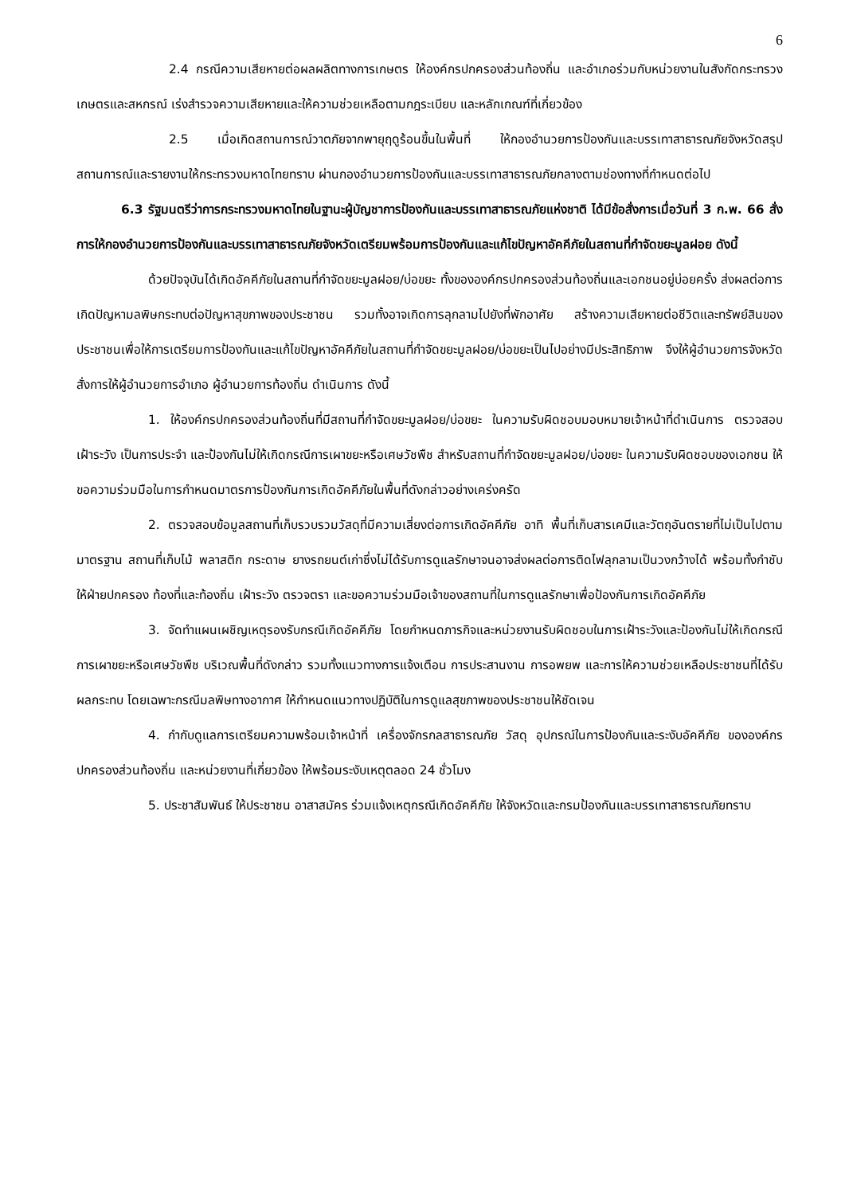6
2.4 กรณีความเสียหายต่อผลผลิตทางการเกษตร ให้องค์กรปกครองส่วนท้องถิ่น และอำเภอร่วมกับหน่วยงานในสังกัดกระทรวงเกษตรและสหกรณ์ เร่งสำรวจความเสียหายและให้ความช่วยเหลือตามกฎระเบียบ และหลักเกณฑ์ที่เกี่ยวข้อง
2.5 เมื่อเกิดสถานการณ์วาตภัยจากพายุฤดูร้อนขึ้นในพื้นที่ ให้กองอำนวยการป้องกันและบรรเทาสาธารณภัยจังหวัดสรุปสถานการณ์และรายงานให้กระทรวงมหาดไทยทราบ ผ่านกองอำนวยการป้องกันและบรรเทาสาธารณภัยกลางตามช่องทางที่กำหนดต่อไป
6.3 รัฐมนตรีว่าการกระทรวงมหาดไทยในฐานะผู้บัญชาการป้องกันและบรรเทาสาธารณภัยแห่งชาติ ได้มีข้อสั่งการเมื่อวันที่ 3 ก.พ. 66 สั่งการให้กองอำนวยการป้องกันและบรรเทาสาธารณภัยจังหวัดเตรียมพร้อมการป้องกันและแก้ไขปัญหาอัคคีภัยในสถานที่กำจัดขยะมูลฝอย ดังนี้
ด้วยปัจจุบันได้เกิดอัคคีภัยในสถานที่กำจัดขยะมูลฝอย/บ่อขยะ ทั้งขององค์กรปกครองส่วนท้องถิ่นและเอกชนอยู่บ่อยครั้ง ส่งผลต่อการเกิดปัญหามลพิษกระทบต่อปัญหาสุขภาพของประชาชน รวมทั้งอาจเกิดการลุกลามไปยังที่พักอาศัย สร้างความเสียหายต่อชีวิตและทรัพย์สินของประชาชนเพื่อให้การเตรียมการป้องกันและแก้ไขปัญหาอัคคีภัยในสถานที่กำจัดขยะมูลฝอย/บ่อขยะเป็นไปอย่างมีประสิทธิภาพ จึงให้ผู้อำนวยการจังหวัดสั่งการให้ผู้อำนวยการอำเภอ ผู้อำนวยการท้องถิ่น ดำเนินการ ดังนี้
1. ให้องค์กรปกครองส่วนท้องถิ่นที่มีสถานที่กำจัดขยะมูลฝอย/บ่อขยะ ในความรับผิดชอบมอบหมายเจ้าหน้าที่ดำเนินการ ตรวจสอบ เฝ้าระวัง เป็นการประจำ และป้องกันไม่ให้เกิดกรณีการเผาขยะหรือเศษวัชพืช สำหรับสถานที่กำจัดขยะมูลฝอย/บ่อขยะ ในความรับผิดชอบของเอกชน ให้ขอความร่วมมือในการกำหนดมาตรการป้องกันการเกิดอัคคีภัยในพื้นที่ดังกล่าวอย่างเคร่งครัด
2. ตรวจสอบข้อมูลสถานที่เก็บรวบรวมวัสดุที่มีความเสี่ยงต่อการเกิดอัคคีภัย อาทิ พื้นที่เก็บสารเคมีและวัตถุอันตรายที่ไม่เป็นไปตามมาตรฐาน สถานที่เก็บไม้ พลาสติก กระดาษ ยางรถยนต์เก่าซึ่งไม่ได้รับการดูแลรักษาจนอาจส่งผลต่อการติดไฟลุกลามเป็นวงกว้างได้ พร้อมทั้งกำชับให้ฝ่ายปกครอง ท้องที่และท้องถิ่น เฝ้าระวัง ตรวจตรา และขอความร่วมมือเจ้าของสถานที่ในการดูแลรักษาเพื่อป้องกันการเกิดอัคคีภัย
3. จัดทำแผนเผชิญเหตุรองรับกรณีเกิดอัคคีภัย โดยกำหนดภารกิจและหน่วยงานรับผิดชอบในการเฝ้าระวังและป้องกันไม่ให้เกิดกรณีการเผาขยะหรือเศษวัชพืช บริเวณพื้นที่ดังกล่าว รวมทั้งแนวทางการแจ้งเตือน การประสานงาน การอพยพ และการให้ความช่วยเหลือประชาชนที่ได้รับผลกระทบ โดยเฉพาะกรณีมลพิษทางอากาศ ให้กำหนดแนวทางปฏิบัติในการดูแลสุขภาพของประชาชนให้ชัดเจน
4. กำกับดูแลการเตรียมความพร้อมเจ้าหน้าที่ เครื่องจักรกลสาธารณภัย วัสดุ อุปกรณ์ในการป้องกันและระงับอัคคีภัย ขององค์กรปกครองส่วนท้องถิ่น และหน่วยงานที่เกี่ยวข้อง ให้พร้อมระงับเหตุตลอด 24 ชั่วโมง
5. ประชาสัมพันธ์ ให้ประชาชน อาสาสมัคร ร่วมแจ้งเหตุกรณีเกิดอัคคีภัย ให้จังหวัดและกรมป้องกันและบรรเทาสาธารณภัยทราบ